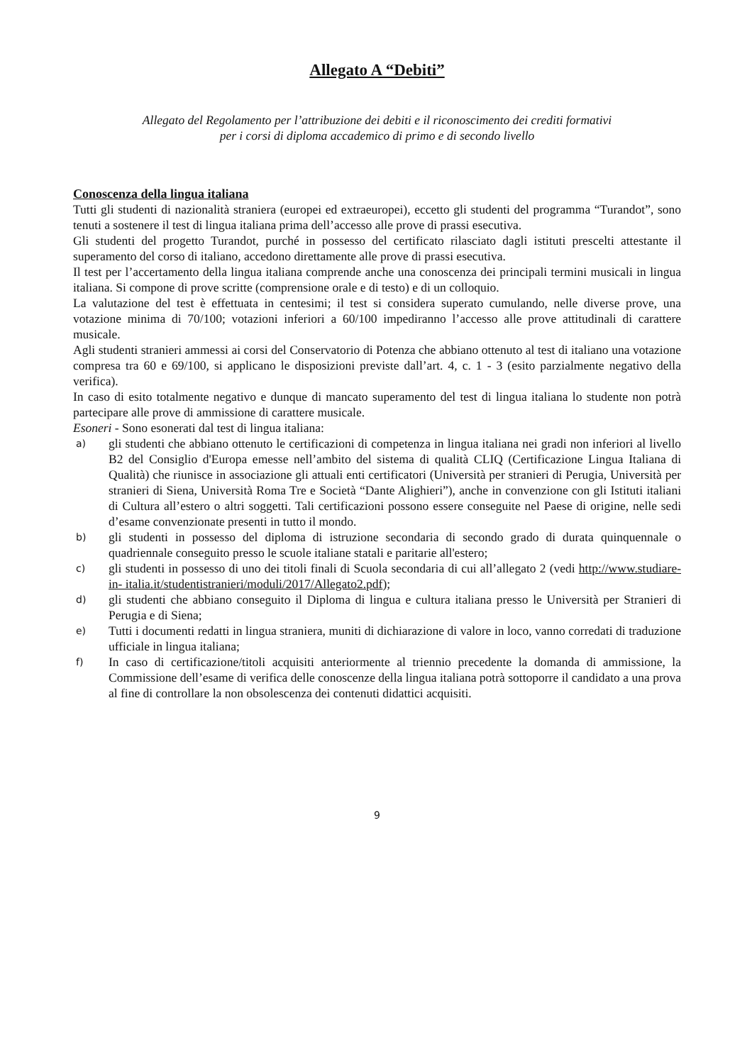Allegato A “Debiti”
Allegato del Regolamento per l’attribuzione dei debiti e il riconoscimento dei crediti formativi
per i corsi di diploma accademico di primo e di secondo livello
Conoscenza della lingua italiana
Tutti gli studenti di nazionalità straniera (europei ed extraeuropei), eccetto gli studenti del programma “Turandot”, sono tenuti a sostenere il test di lingua italiana prima dell’accesso alle prove di prassi esecutiva.
Gli studenti del progetto Turandot, purché in possesso del certificato rilasciato dagli istituti prescelti attestante il superamento del corso di italiano, accedono direttamente alle prove di prassi esecutiva.
Il test per l’accertamento della lingua italiana comprende anche una conoscenza dei principali termini musicali in lingua italiana. Si compone di prove scritte (comprensione orale e di testo) e di un colloquio.
La valutazione del test è effettuata in centesimi; il test si considera superato cumulando, nelle diverse prove, una votazione minima di 70/100; votazioni inferiori a 60/100 impediranno l’accesso alle prove attitudinali di carattere musicale.
Agli studenti stranieri ammessi ai corsi del Conservatorio di Potenza che abbiano ottenuto al test di italiano una votazione compresa tra 60 e 69/100, si applicano le disposizioni previste dall’art. 4, c. 1 - 3 (esito parzialmente negativo della verifica).
In caso di esito totalmente negativo e dunque di mancato superamento del test di lingua italiana lo studente non potrà partecipare alle prove di ammissione di carattere musicale.
Esoneri - Sono esonerati dal test di lingua italiana:
a) gli studenti che abbiano ottenuto le certificazioni di competenza in lingua italiana nei gradi non inferiori al livello B2 del Consiglio d'Europa emesse nell’ambito del sistema di qualità CLIQ (Certificazione Lingua Italiana di Qualità) che riunisce in associazione gli attuali enti certificatori (Università per stranieri di Perugia, Università per stranieri di Siena, Università Roma Tre e Società “Dante Alighieri”), anche in convenzione con gli Istituti italiani di Cultura all’estero o altri soggetti. Tali certificazioni possono essere conseguite nel Paese di origine, nelle sedi d’esame convenzionate presenti in tutto il mondo.
b) gli studenti in possesso del diploma di istruzione secondaria di secondo grado di durata quinquennale o quadriennale conseguito presso le scuole italiane statali e paritarie all'estero;
c) gli studenti in possesso di uno dei titoli finali di Scuola secondaria di cui all’allegato 2 (vedi http://www.studiare-in- italia.it/studentistranieri/moduli/2017/Allegato2.pdf);
d) gli studenti che abbiano conseguito il Diploma di lingua e cultura italiana presso le Università per Stranieri di Perugia e di Siena;
e) Tutti i documenti redatti in lingua straniera, muniti di dichiarazione di valore in loco, vanno corredati di traduzione ufficiale in lingua italiana;
f) In caso di certificazione/titoli acquisiti anteriormente al triennio precedente la domanda di ammissione, la Commissione dell’esame di verifica delle conoscenze della lingua italiana potrà sottoporre il candidato a una prova al fine di controllare la non obsolescenza dei contenuti didattici acquisiti.
9